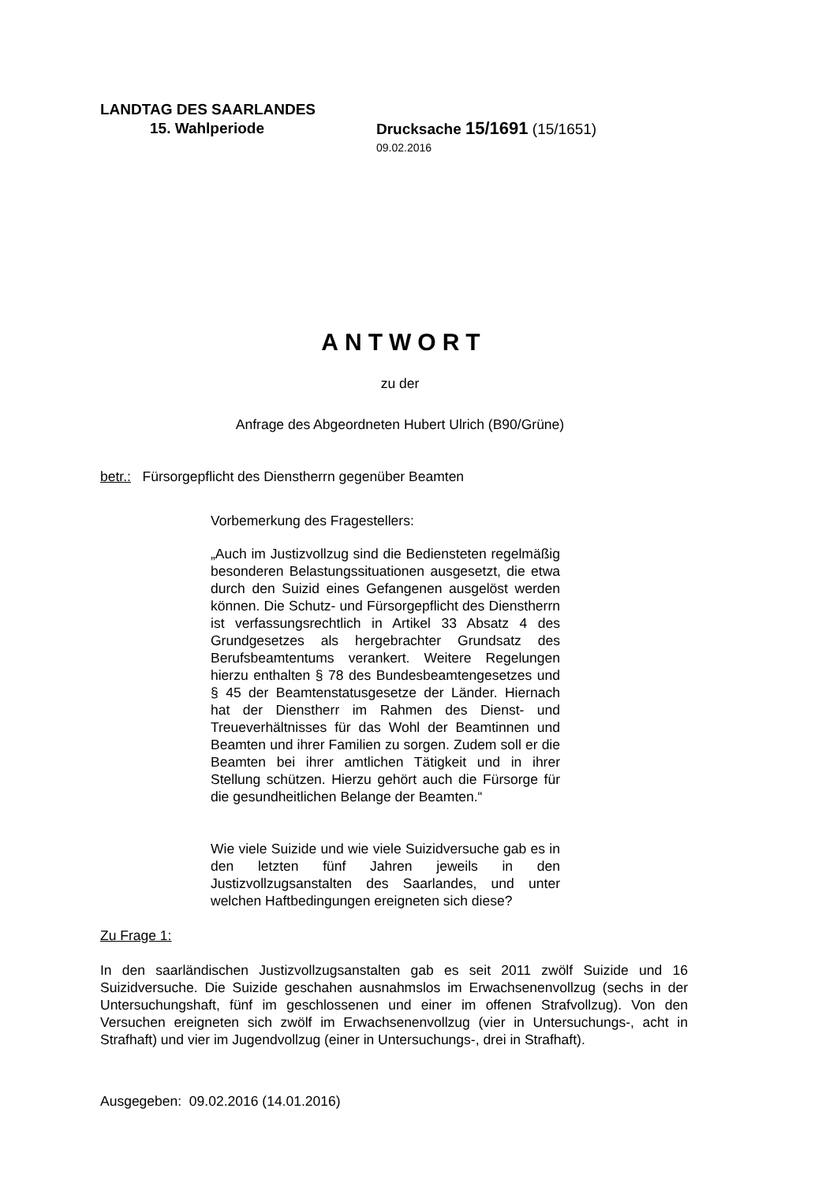LANDTAG DES SAARLANDES
15. Wahlperiode Drucksache 15/1691 (15/1651)
09.02.2016
ANTWORT
zu der
Anfrage des Abgeordneten Hubert Ulrich (B90/Grüne)
betr.: Fürsorgepflicht des Dienstherrn gegenüber Beamten
Vorbemerkung des Fragestellers:
„Auch im Justizvollzug sind die Bediensteten regelmäßig besonderen Belastungssituationen ausgesetzt, die etwa durch den Suizid eines Gefangenen ausgelöst werden können. Die Schutz- und Fürsorgepflicht des Dienstherrn ist verfassungsrechtlich in Artikel 33 Absatz 4 des Grundgesetzes als hergebrachter Grundsatz des Berufsbeamtentums verankert. Weitere Regelungen hierzu enthalten § 78 des Bundesbeamtengesetzes und § 45 der Beamtenstatusgesetze der Länder. Hiernach hat der Dienstherr im Rahmen des Dienst- und Treueverhältnisses für das Wohl der Beamtinnen und Beamten und ihrer Familien zu sorgen. Zudem soll er die Beamten bei ihrer amtlichen Tätigkeit und in ihrer Stellung schützen. Hierzu gehört auch die Fürsorge für die gesundheitlichen Belange der Beamten.“
Wie viele Suizide und wie viele Suizidversuche gab es in den letzten fünf Jahren jeweils in den Justizvollzugsanstalten des Saarlandes, und unter welchen Haftbedingungen ereigneten sich diese?
Zu Frage 1:
In den saarländischen Justizvollzugsanstalten gab es seit 2011 zwölf Suizide und 16 Suizidversuche. Die Suizide geschahen ausnahmslos im Erwachsenenvollzug (sechs in der Untersuchungshaft, fünf im geschlossenen und einer im offenen Strafvollzug). Von den Versuchen ereigneten sich zwölf im Erwachsenenvollzug (vier in Untersuchungs-, acht in Strafhaft) und vier im Jugendvollzug (einer in Untersuchungs-, drei in Strafhaft).
Ausgegeben: 09.02.2016 (14.01.2016)